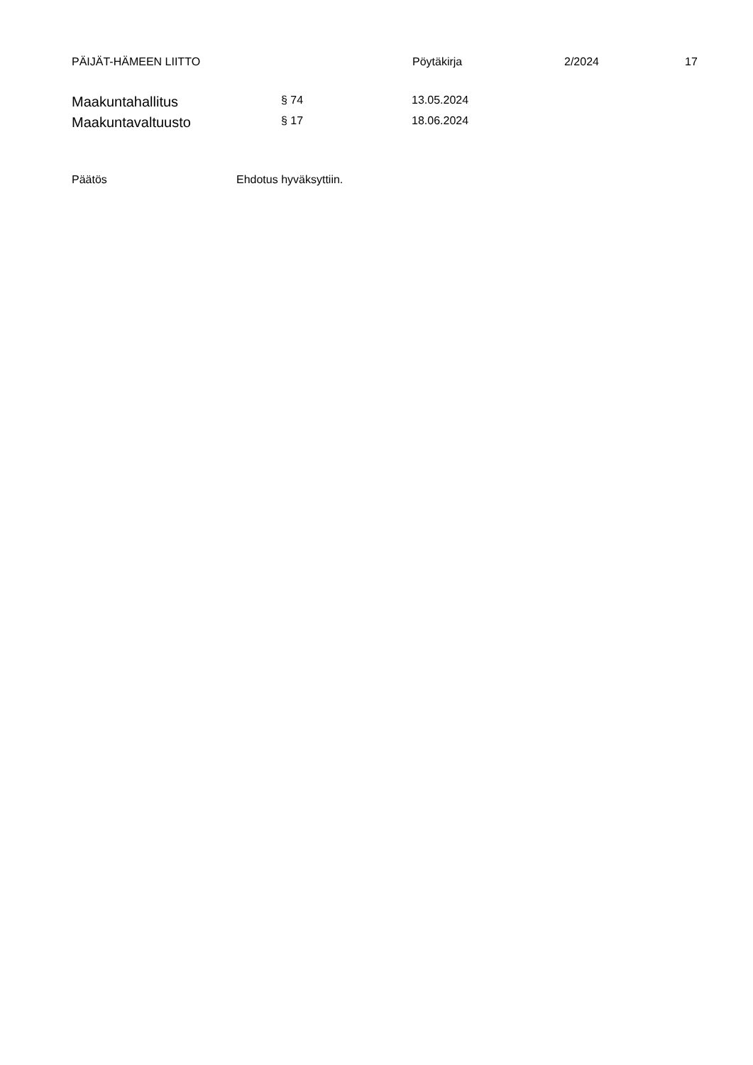PÄIJÄT-HÄMEEN LIITTO Pöytäkirja 2/2024 17
Maakuntahallitus
§ 74 13.05.2024
Maakuntavaltuusto
§ 17 18.06.2024
Päätös Ehdotus hyväksyttiin.